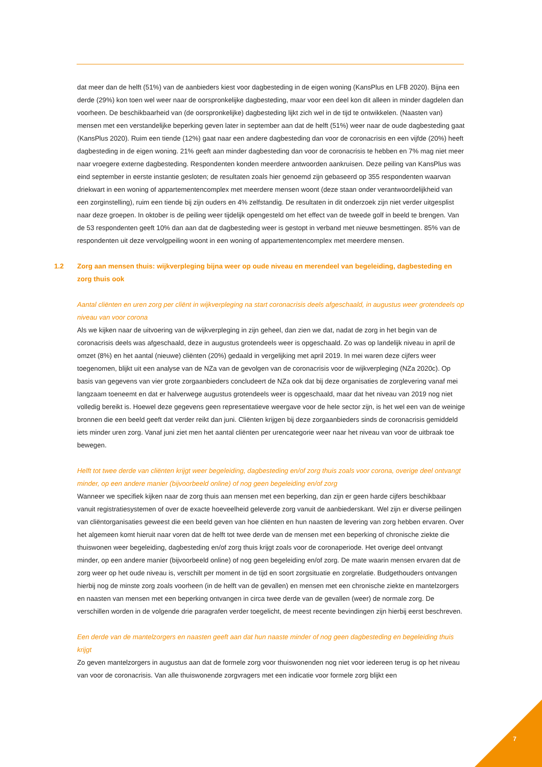dat meer dan de helft (51%) van de aanbieders kiest voor dagbesteding in de eigen woning (KansPlus en LFB 2020). Bijna een derde (29%) kon toen wel weer naar de oorspronkelijke dagbesteding, maar voor een deel kon dit alleen in minder dagdelen dan voorheen. De beschikbaarheid van (de oorspronkelijke) dagbesteding lijkt zich wel in de tijd te ontwikkelen. (Naasten van) mensen met een verstandelijke beperking geven later in september aan dat de helft (51%) weer naar de oude dagbesteding gaat (KansPlus 2020). Ruim een tiende (12%) gaat naar een andere dagbesteding dan voor de coronacrisis en een vijfde (20%) heeft dagbesteding in de eigen woning. 21% geeft aan minder dagbesteding dan voor de coronacrisis te hebben en 7% mag niet meer naar vroegere externe dagbesteding. Respondenten konden meerdere antwoorden aankruisen. Deze peiling van KansPlus was eind september in eerste instantie gesloten; de resultaten zoals hier genoemd zijn gebaseerd op 355 respondenten waarvan driekwart in een woning of appartementencomplex met meerdere mensen woont (deze staan onder verantwoordelijkheid van een zorginstelling), ruim een tiende bij zijn ouders en 4% zelfstandig. De resultaten in dit onderzoek zijn niet verder uitgesplist naar deze groepen. In oktober is de peiling weer tijdelijk opengesteld om het effect van de tweede golf in beeld te brengen. Van de 53 respondenten geeft 10% dan aan dat de dagbesteding weer is gestopt in verband met nieuwe besmettingen. 85% van de respondenten uit deze vervolgpeiling woont in een woning of appartementencomplex met meerdere mensen.
1.2 Zorg aan mensen thuis: wijkverpleging bijna weer op oude niveau en merendeel van begeleiding, dagbesteding en zorg thuis ook
Aantal cliënten en uren zorg per cliënt in wijkverpleging na start coronacrisis deels afgeschaald, in augustus weer grotendeels op niveau van voor corona
Als we kijken naar de uitvoering van de wijkverpleging in zijn geheel, dan zien we dat, nadat de zorg in het begin van de coronacrisis deels was afgeschaald, deze in augustus grotendeels weer is opgeschaald. Zo was op landelijk niveau in april de omzet (8%) en het aantal (nieuwe) cliënten (20%) gedaald in vergelijking met april 2019. In mei waren deze cijfers weer toegenomen, blijkt uit een analyse van de NZa van de gevolgen van de coronacrisis voor de wijkverpleging (NZa 2020c). Op basis van gegevens van vier grote zorgaanbieders concludeert de NZa ook dat bij deze organisaties de zorglevering vanaf mei langzaam toeneemt en dat er halverwege augustus grotendeels weer is opgeschaald, maar dat het niveau van 2019 nog niet volledig bereikt is. Hoewel deze gegevens geen representatieve weergave voor de hele sector zijn, is het wel een van de weinige bronnen die een beeld geeft dat verder reikt dan juni. Cliënten krijgen bij deze zorgaanbieders sinds de coronacrisis gemiddeld iets minder uren zorg. Vanaf juni ziet men het aantal cliënten per urencategorie weer naar het niveau van voor de uitbraak toe bewegen.
Helft tot twee derde van cliënten krijgt weer begeleiding, dagbesteding en/of zorg thuis zoals voor corona, overige deel ontvangt minder, op een andere manier (bijvoorbeeld online) of nog geen begeleiding en/of zorg
Wanneer we specifiek kijken naar de zorg thuis aan mensen met een beperking, dan zijn er geen harde cijfers beschikbaar vanuit registratiesystemen of over de exacte hoeveelheid geleverde zorg vanuit de aanbiederskant. Wel zijn er diverse peilingen van cliëntorganisaties geweest die een beeld geven van hoe cliënten en hun naasten de levering van zorg hebben ervaren. Over het algemeen komt hieruit naar voren dat de helft tot twee derde van de mensen met een beperking of chronische ziekte die thuiswonen weer begeleiding, dagbesteding en/of zorg thuis krijgt zoals voor de coronaperiode. Het overige deel ontvangt minder, op een andere manier (bijvoorbeeld online) of nog geen begeleiding en/of zorg. De mate waarin mensen ervaren dat de zorg weer op het oude niveau is, verschilt per moment in de tijd en soort zorgsituatie en zorgrelatie. Budgethouders ontvangen hierbij nog de minste zorg zoals voorheen (in de helft van de gevallen) en mensen met een chronische ziekte en mantelzorgers en naasten van mensen met een beperking ontvangen in circa twee derde van de gevallen (weer) de normale zorg. De verschillen worden in de volgende drie paragrafen verder toegelicht, de meest recente bevindingen zijn hierbij eerst beschreven.
Een derde van de mantelzorgers en naasten geeft aan dat hun naaste minder of nog geen dagbesteding en begeleiding thuis krijgt
Zo geven mantelzorgers in augustus aan dat de formele zorg voor thuiswonenden nog niet voor iedereen terug is op het niveau van voor de coronacrisis. Van alle thuiswonende zorgvragers met een indicatie voor formele zorg blijkt een
7